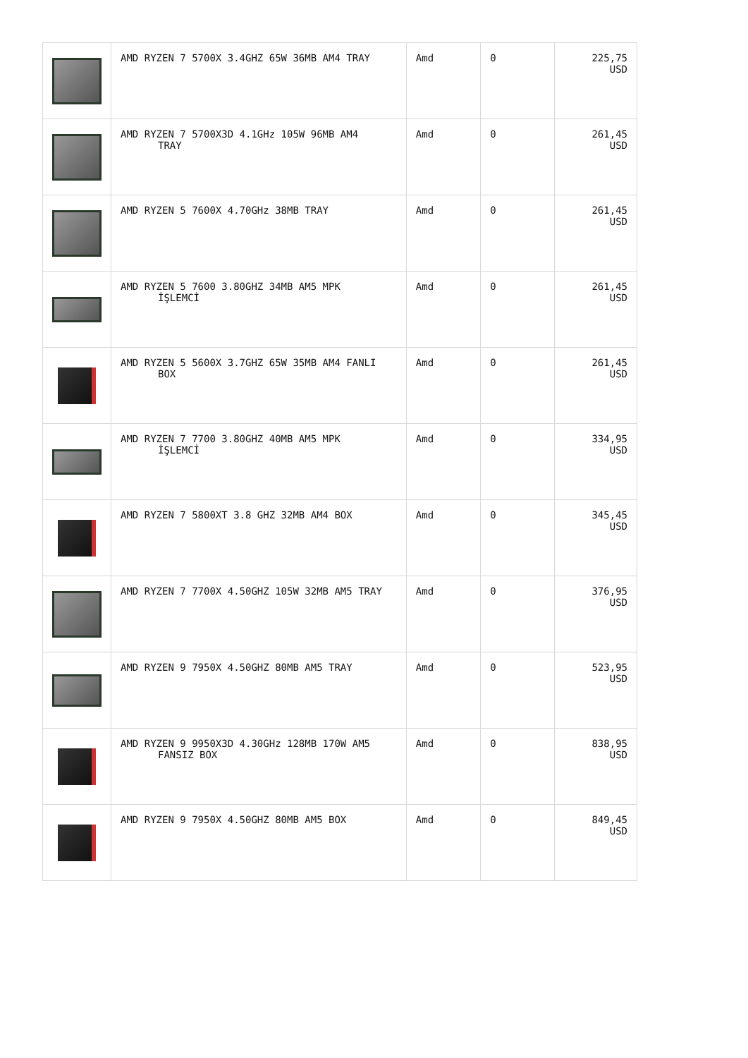| | AMD RYZEN 7 5700X 3.4GHZ 65W 36MB AM4 TRAY | Amd | 0 | 225,75 USD |
| | AMD RYZEN 7 5700X3D 4.1GHz 105W 96MB AM4 TRAY | Amd | 0 | 261,45 USD |
| | AMD RYZEN 5 7600X 4.70GHz 38MB TRAY | Amd | 0 | 261,45 USD |
| | AMD RYZEN 5 7600 3.80GHZ 34MB AM5 MPK İŞLEMCİ | Amd | 0 | 261,45 USD |
| | AMD RYZEN 5 5600X 3.7GHZ 65W 35MB AM4 FANLI BOX | Amd | 0 | 261,45 USD |
| | AMD RYZEN 7 7700 3.80GHZ 40MB AM5 MPK İŞLEMCİ | Amd | 0 | 334,95 USD |
| | AMD RYZEN 7 5800XT 3.8 GHZ 32MB AM4 BOX | Amd | 0 | 345,45 USD |
| | AMD RYZEN 7 7700X 4.50GHZ 105W 32MB AM5 TRAY | Amd | 0 | 376,95 USD |
| | AMD RYZEN 9 7950X 4.50GHZ 80MB AM5 TRAY | Amd | 0 | 523,95 USD |
| | AMD RYZEN 9 9950X3D 4.30GHz 128MB 170W AM5 FANSIZ BOX | Amd | 0 | 838,95 USD |
| | AMD RYZEN 9 7950X 4.50GHZ 80MB AM5 BOX | Amd | 0 | 849,45 USD |